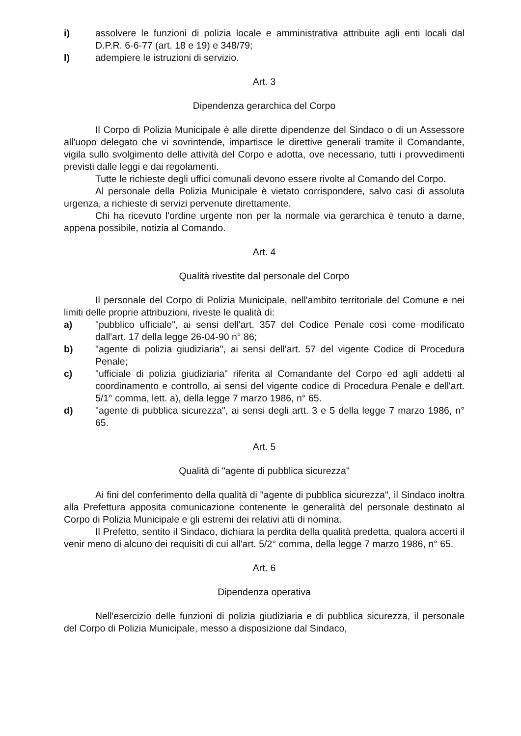i) assolvere le funzioni di polizia locale e amministrativa attribuite agli enti locali dal D.P.R. 6-6-77 (art. 18 e 19) e 348/79;
l) adempiere le istruzioni di servizio.
Art. 3
Dipendenza gerarchica del Corpo
Il Corpo di Polizia Municipale è alle dirette dipendenze del Sindaco o di un Assessore all'uopo delegato che vi sovrintende, impartisce le direttive generali tramite il Comandante, vigila sullo svolgimento delle attività del Corpo e adotta, ove necessario, tutti i provvedimenti previsti dalle leggi e dai regolamenti.
Tutte le richieste degli uffici comunali devono essere rivolte al Comando del Corpo.
Al personale della Polizia Municipale è vietato corrispondere, salvo casi di assoluta urgenza, a richieste di servizi pervenute direttamente.
Chi ha ricevuto l'ordine urgente non per la normale via gerarchica è tenuto a darne, appena possibile, notizia al Comando.
Art. 4
Qualità rivestite dal personale del Corpo
Il personale del Corpo di Polizia Municipale, nell'ambito territoriale del Comune e nei limiti delle proprie attribuzioni, riveste le qualità di:
a) "pubblico ufficiale", ai sensi dell'art. 357 del Codice Penale così come modificato dall'art. 17 della legge 26-04-90 n° 86;
b) "agente di polizia giudiziaria", ai sensi dell'art. 57 del vigente Codice di Procedura Penale;
c) "ufficiale di polizia giudiziaria" riferita al Comandante del Corpo ed agli addetti al coordinamento e controllo, ai sensi del vigente codice di Procedura Penale e dell'art. 5/1° comma, lett. a), della legge 7 marzo 1986, n° 65.
d) "agente di pubblica sicurezza", ai sensi degli artt. 3 e 5 della legge 7 marzo 1986, n° 65.
Art. 5
Qualità di "agente di pubblica sicurezza"
Ai fini del conferimento della qualità di "agente di pubblica sicurezza", il Sindaco inoltra alla Prefettura apposita comunicazione contenente le generalità del personale destinato al Corpo di Polizia Municipale e gli estremi dei relativi atti di nomina.
Il Prefetto, sentito il Sindaco, dichiara la perdita della qualità predetta, qualora accerti il venir meno di alcuno dei requisiti di cui all'art. 5/2° comma, della legge 7 marzo 1986, n° 65.
Art. 6
Dipendenza operativa
Nell'esercizio delle funzioni di polizia giudiziaria e di pubblica sicurezza, il personale del Corpo di Polizia Municipale, messo a disposizione dal Sindaco,